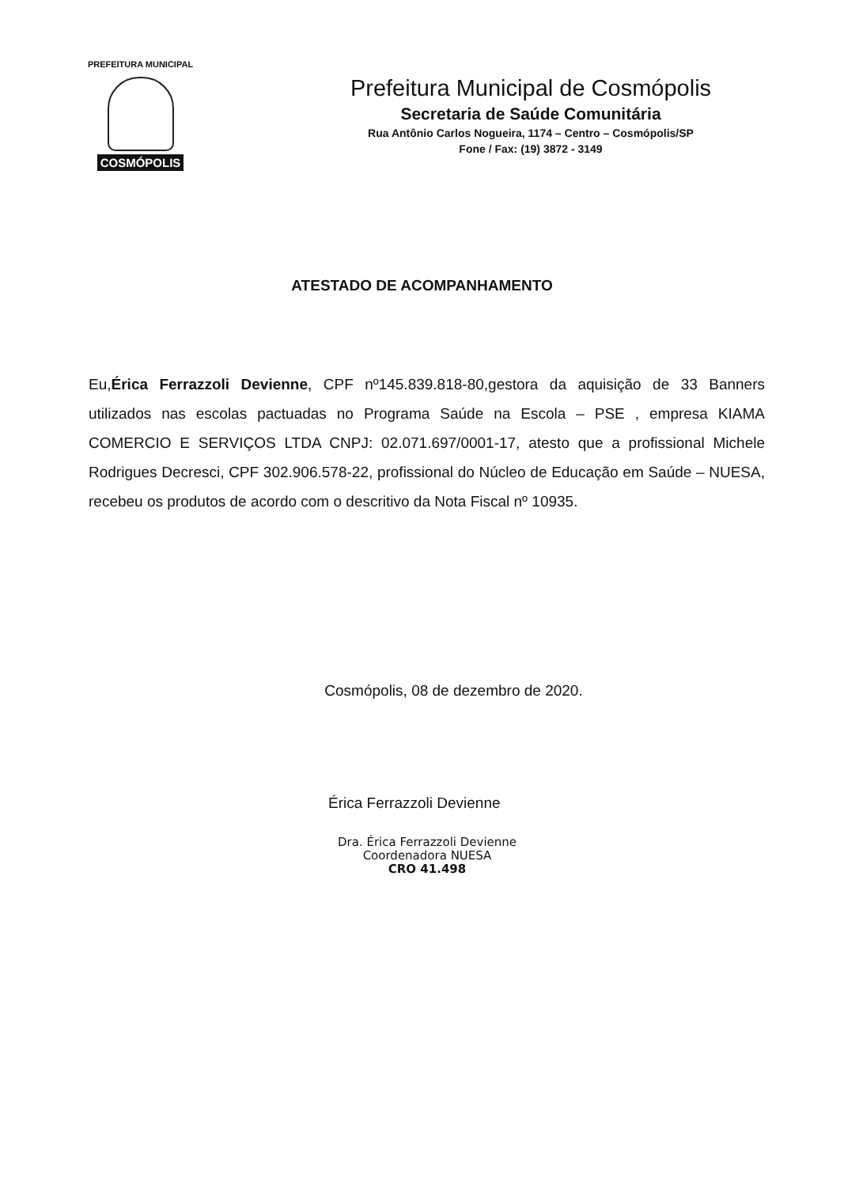PREFEITURA MUNICIPAL
COSMÓPOLIS
Prefeitura Municipal de Cosmópolis
Secretaria de Saúde Comunitária
Rua Antônio Carlos Nogueira, 1174 – Centro – Cosmópolis/SP
Fone / Fax: (19) 3872 - 3149
ATESTADO DE ACOMPANHAMENTO
Eu,Érica Ferrazzoli Devienne, CPF nº145.839.818-80,gestora da aquisição de 33 Banners utilizados nas escolas pactuadas no Programa Saúde na Escola – PSE , empresa KIAMA COMERCIO E SERVIÇOS LTDA CNPJ: 02.071.697/0001-17, atesto que a profissional Michele Rodrigues Decresci, CPF 302.906.578-22, profissional do Núcleo de Educação em Saúde – NUESA, recebeu os produtos de acordo com o descritivo da Nota Fiscal nº 10935.
Cosmópolis, 08 de dezembro de 2020.
Érica Ferrazzoli Devienne
Dra. Érica Ferrazzoli Devienne
Coordenadora NUESA
CRO 41.498